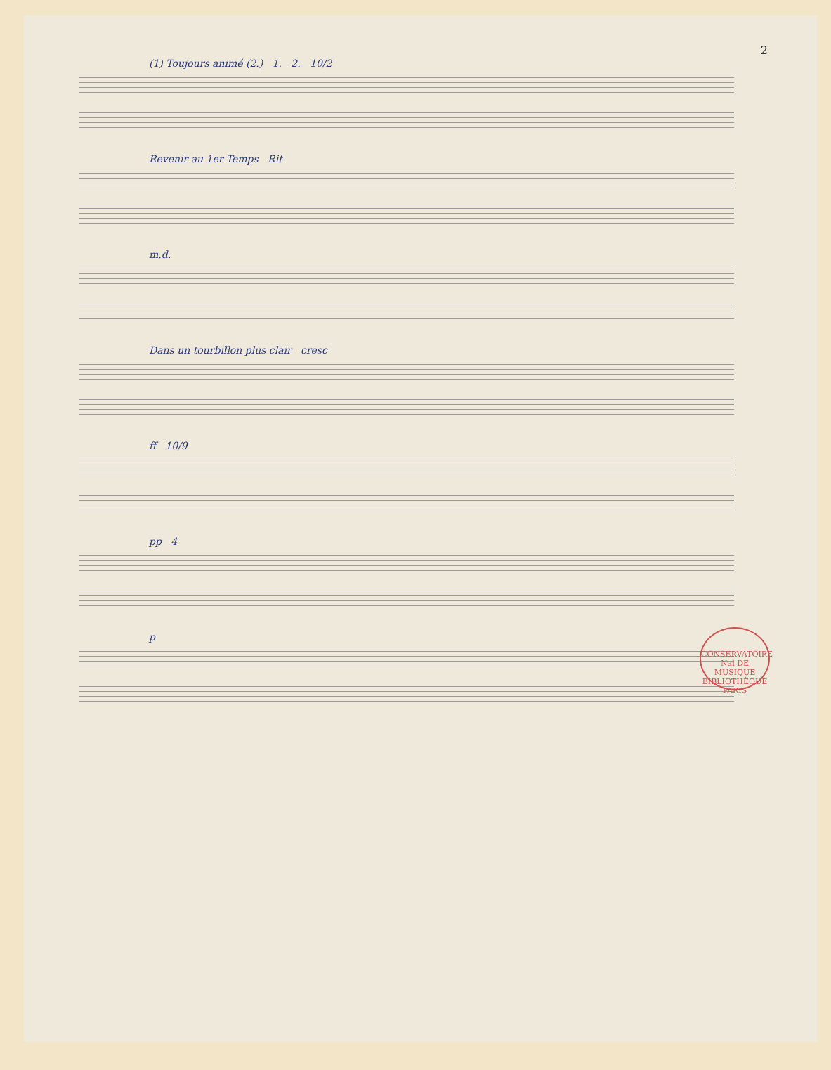2
(1) Toujours animé (2.) 1. 2. 10/2
Revenir au 1er Temps Rit
m.d.
Dans un tourbillon plus clair cresc
ff 10/9
pp 4
p
CONSERVATOIRE Nal DE MUSIQUE BIBLIOTHÈQUE PARIS